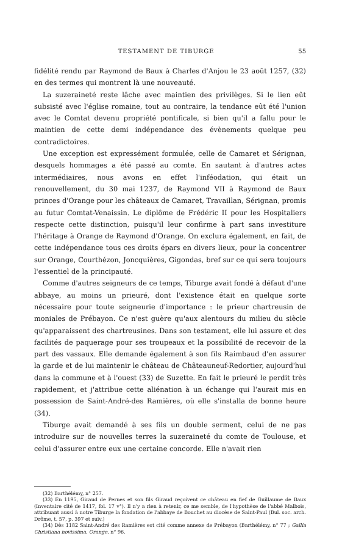TESTAMENT DE TIBURGE 55
fidélité rendu par Raymond de Baux à Charles d'Anjou le 23 août 1257, (32) en des termes qui montrent là une nouveauté.
La suzeraineté reste lâche avec maintien des privilèges. Si le lien eût subsisté avec l'église romaine, tout au contraire, la tendance eût été l'union avec le Comtat devenu propriété pontificale, si bien qu'il a fallu pour le maintien de cette demi indépendance des évènements quelque peu contradictoires.
Une exception est expressément formulée, celle de Camaret et Sérignan, desquels hommages a été passé au comte. En sautant à d'autres actes intermédiaires, nous avons en effet l'inféodation, qui était un renouvellement, du 30 mai 1237, de Raymond VII à Raymond de Baux princes d'Orange pour les châteaux de Camaret, Travaillan, Sérignan, promis au futur Comtat-Venaissin. Le diplôme de Frédéric II pour les Hospitaliers respecte cette distinction, puisqu'il leur confirme à part sans investiture l'héritage à Orange de Raymond d'Orange. On exclura également, en fait, de cette indépendance tous ces droits épars en divers lieux, pour la concentrer sur Orange, Courthézon, Joncquières, Gigondas, bref sur ce qui sera toujours l'essentiel de la principauté.
Comme d'autres seigneurs de ce temps, Tiburge avait fondé à défaut d'une abbaye, au moins un prieuré, dont l'existence était en quelque sorte nécessaire pour toute seigneurie d'importance : le prieur chartreusin de moniales de Prébayon. Ce n'est guère qu'aux alentours du milieu du siècle qu'apparaissent des chartreusines. Dans son testament, elle lui assure et des facilités de paquerage pour ses troupeaux et la possibilité de recevoir de la part des vassaux. Elle demande également à son fils Raimbaud d'en assurer la garde et de lui maintenir le château de Châteauneuf-Redortier, aujourd'hui dans la commune et à l'ouest (33) de Suzette. En fait le prieuré le perdit très rapidement, et j'attribue cette aliénation à un échange qui l'aurait mis en possession de Saint-André-des Ramières, où elle s'installa de bonne heure (34).
Tiburge avait demandé à ses fils un double serment, celui de ne pas introduire sur de nouvelles terres la suzeraineté du comte de Toulouse, et celui d'assurer entre eux une certaine concorde. Elle n'avait rien
(32) Barthélémy, n° 257.
(33) En 1195, Giraud de Pernes et son fils Giraud reçoivent ce château en fief de Guillaume de Baux (Inventaire cité de 1417, fol. 17 v°). Il n'y a rien à retenir, ce me semble, de l'hypothèse de l'abbé Malbois, attribuant aussi à notre Tiburge la fondation de l'abbaye de Bouchet au diocèse de Saint-Paul (Bul. soc. arch. Drôme, t. 57, p. 397 et suiv.)
(34) Dès 1182 Saint-André des Ramières est cité comme annexe de Prébayon (Barthélémy, n° 77 ; Gallia Christiana novissima, Orange, n° 96.